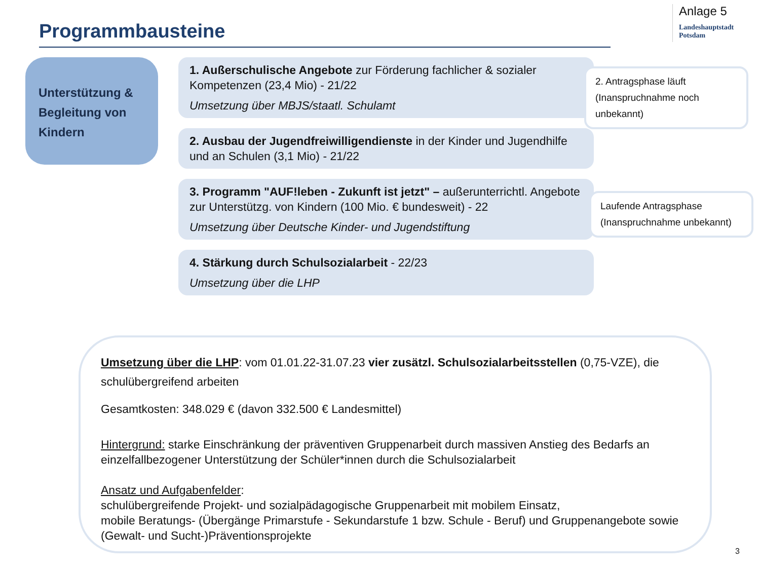Programmbausteine
Anlage 5
Landeshauptstadt
Potsdam
Unterstützung & Begleitung von Kindern
1. Außerschulische Angebote zur Förderung fachlicher & sozialer Kompetenzen (23,4 Mio) - 21/22
Umsetzung über MBJS/staatl. Schulamt
2. Ausbau der Jugendfreiwilligendienste in der Kinder und Jugendhilfe und an Schulen (3,1 Mio) - 21/22
3. Programm "AUF!leben - Zukunft ist jetzt" – außerunterrichtl. Angebote zur Unterstützg. von Kindern (100 Mio. € bundesweit) - 22
Umsetzung über Deutsche Kinder- und Jugendstiftung
4. Stärkung durch Schulsozialarbeit - 22/23
Umsetzung über die LHP
2. Antragsphase läuft (Inanspruchnahme noch unbekannt)
Laufende Antragsphase (Inanspruchnahme unbekannt)
Umsetzung über die LHP: vom 01.01.22-31.07.23 vier zusätzl. Schulsozialarbeitsstellen (0,75-VZE), die schulübergreifend arbeiten
Gesamtkosten: 348.029 € (davon 332.500 € Landesmittel)
Hintergrund: starke Einschränkung der präventiven Gruppenarbeit durch massiven Anstieg des Bedarfs an einzelfallbezogener Unterstützung der Schüler*innen durch die Schulsozialarbeit
Ansatz und Aufgabenfelder:
schulübergreifende Projekt- und sozialpädagogische Gruppenarbeit mit mobilem Einsatz,
mobile Beratungs- (Übergänge Primarstufe - Sekundarstufe 1 bzw. Schule - Beruf) und Gruppenangebote sowie (Gewalt- und Sucht-)Präventionsprojekte
3